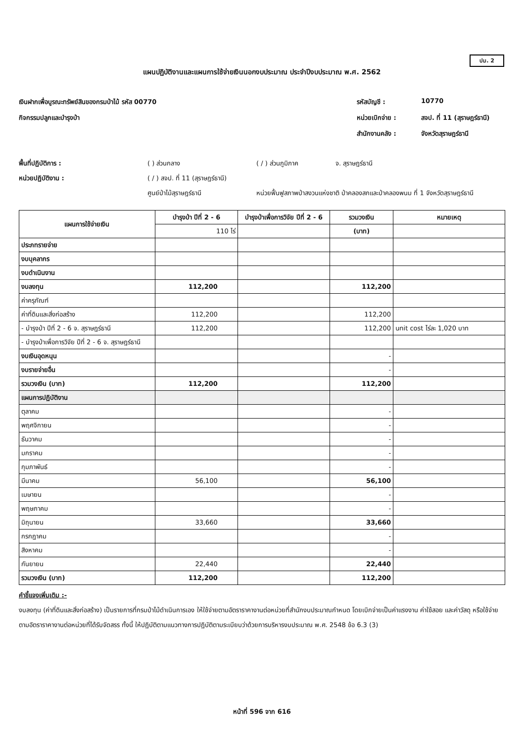ปม. 2
แผนปฏิบัติงานและแผนการใช้จ่ายเงินนอกงบประมาณ ประจำปีงบประมาณ พ.ศ. 2562
เงินฝากเพื่อบูรณะทรัพย์สินของกรมป่าไม้ รหัส 00770
กิจกรรมปลูกและบำรุงป่า
รหัสบัญชี : 10770 หน่วยเบิกจ่าย : สจป. ที่ 11 (สุราษฎร์ธานี) สำนักงานคลัง : จังหวัดสุราษฎร์ธานี
พื้นที่ปฏิบัติการ : ( ) ส่วนกลาง ( / ) ส่วนภูมิภาค จ. สุราษฎร์ธานี หน่วยปฏิบัติงาน : ( / ) สจป. ที่ 11 (สุราษฎร์ธานี) ศูนย์ป่าไม้สุราษฎร์ธานี หน่วยฟื้นฟูสภาพป่าสงวนแห่งชาติ ป่าคลองสกและป่าคลองพนม ที่ 1 จังหวัดสุราษฎร์ธานี
| แผนการใช้จ่ายเงิน | บำรุงป่า ปีที่ 2 - 6 | บำรุงป่าเพื่อการวิจัย ปีที่ 2 - 6 | รวมวงเงิน | หมายเหตุ |
| --- | --- | --- | --- | --- |
| | 110 ไร่ | | (บาท) | |
| ประภทรายจ่าย | | | | |
| งบบุคลากร | | | | |
| งบดำเนินงาน | | | | |
| งบลงทุน | 112,200 | | 112,200 | |
| ค่าครุภัณฑ์ | | | | |
| ค่าที่ดินและสิ่งก่อสร้าง | 112,200 | | 112,200 | |
| - บำรุงป่า ปีที่ 2 - 6 จ. สุราษฎร์ธานี | 112,200 | | 112,200 | unit cost ไร่ละ 1,020 บาท |
| - บำรุงป่าเพื่อการวิจัย ปีที่ 2 - 6 จ. สุราษฎร์ธานี | | | | |
| งบเงินอุดหนุน | | | - | |
| งบรายจ่ายอื่น | | | - | |
| รวมวงเงิน (บาท) | 112,200 | | 112,200 | |
| แผนการปฏิบัติงาน | | | | |
| ตุลาคม | | | - | |
| พฤศจิกายน | | | - | |
| ธันวาคม | | | - | |
| มกราคม | | | - | |
| กุมภาพันธ์ | | | - | |
| มีนาคม | 56,100 | | 56,100 | |
| เมษายน | | | - | |
| พฤษภาคม | | | - | |
| มิถุนายน | 33,660 | | 33,660 | |
| กรกฎาคม | | | - | |
| สิงหาคม | | | - | |
| กันยายน | 22,440 | | 22,440 | |
| รวมวงเงิน (บาท) | 112,200 | | 112,200 | |
คำชี้แจงเพิ่มเติม :-
งบลงทุน (ค่าที่ดินและสิ่งก่อสร้าง) เป็นรายการที่กรมป่าไม้ดำเนินการเอง ให้ใช้จ่ายตามอัตราราคางานต่อหน่วยที่สำนักงบประมาณกำหนด โดยเบิกจ่ายเป็นค่าแรงงาน ค่าใช้สอย และค่าวัสดุ หรือใช้จ่ายตามอัตราราคางานต่อหน่วยที่ได้รับจัดสรร ทั้งนี้ ให้ปฏิบัติตามแนวทางการปฏิบัติตามระเบียบว่าด้วยการบริหารงบประมาณ พ.ศ. 2548 ข้อ 6.3 (3)
หน้าที่ 596 จาก 616